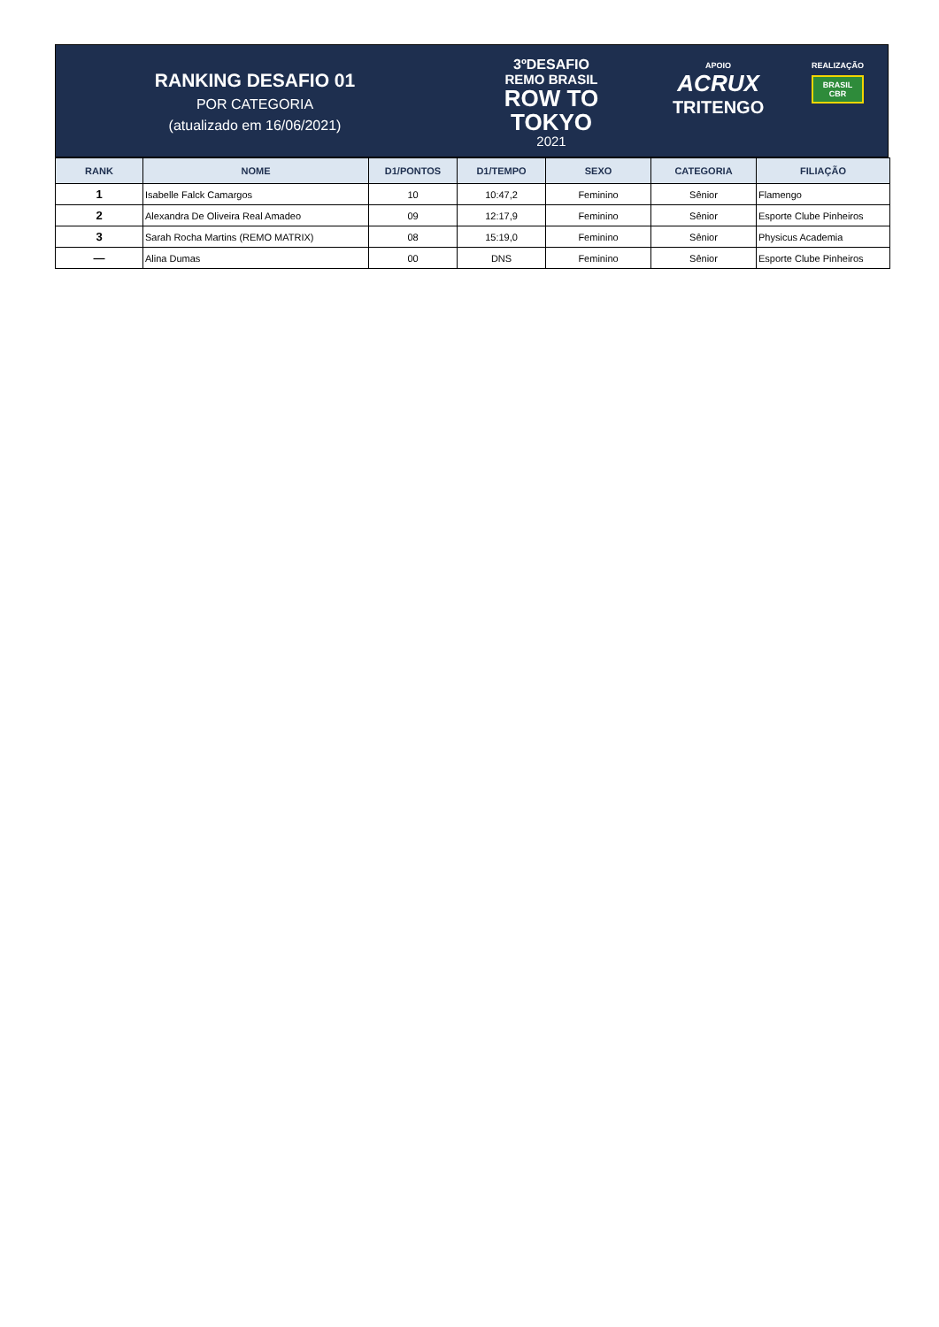RANKING DESAFIO 01
POR CATEGORIA
(atualizado em 16/06/2021)
3ºDESAFIO
REMO BRASIL
ROW TO
TOKYO
2021
APOIO
ACRUX
TRITENGO
REALIZAÇÃO
BRASIL
CBR
| RANK | NOME | D1/PONTOS | D1/TEMPO | SEXO | CATEGORIA | FILIAÇÃO |
| --- | --- | --- | --- | --- | --- | --- |
| 1 | Isabelle Falck Camargos | 10 | 10:47,2 | Feminino | Sênior | Flamengo |
| 2 | Alexandra De Oliveira Real Amadeo | 09 | 12:17,9 | Feminino | Sênior | Esporte Clube Pinheiros |
| 3 | Sarah Rocha Martins (REMO MATRIX) | 08 | 15:19,0 | Feminino | Sênior | Physicus Academia |
| — | Alina Dumas | 00 | DNS | Feminino | Sênior | Esporte Clube Pinheiros |